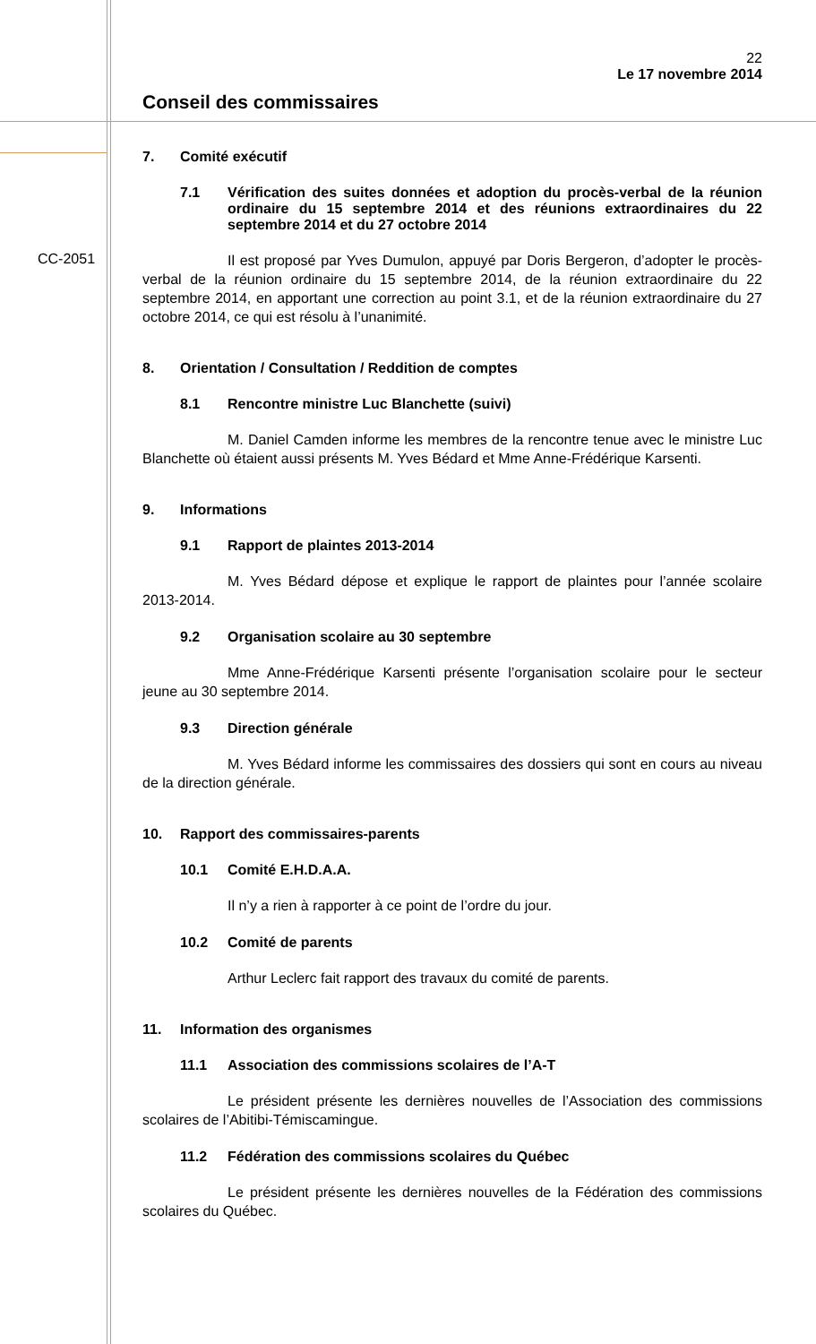22
Le 17 novembre 2014
Conseil des commissaires
7. Comité exécutif
7.1 Vérification des suites données et adoption du procès-verbal de la réunion ordinaire du 15 septembre 2014 et des réunions extraordinaires du 22 septembre 2014 et du 27 octobre 2014
CC-2051
Il est proposé par Yves Dumulon, appuyé par Doris Bergeron, d’adopter le procès-verbal de la réunion ordinaire du 15 septembre 2014, de la réunion extraordinaire du 22 septembre 2014, en apportant une correction au point 3.1, et de la réunion extraordinaire du 27 octobre 2014, ce qui est résolu à l’unanimité.
8. Orientation / Consultation / Reddition de comptes
8.1 Rencontre ministre Luc Blanchette (suivi)
M. Daniel Camden informe les membres de la rencontre tenue avec le ministre Luc Blanchette où étaient aussi présents M. Yves Bédard et Mme Anne-Frédérique Karsenti.
9. Informations
9.1 Rapport de plaintes 2013-2014
M. Yves Bédard dépose et explique le rapport de plaintes pour l’année scolaire 2013-2014.
9.2 Organisation scolaire au 30 septembre
Mme Anne-Frédérique Karsenti présente l’organisation scolaire pour le secteur jeune au 30 septembre 2014.
9.3 Direction générale
M. Yves Bédard informe les commissaires des dossiers qui sont en cours au niveau de la direction générale.
10. Rapport des commissaires-parents
10.1 Comité E.H.D.A.A.
Il n’y a rien à rapporter à ce point de l’ordre du jour.
10.2 Comité de parents
Arthur Leclerc fait rapport des travaux du comité de parents.
11. Information des organismes
11.1 Association des commissions scolaires de l’A-T
Le président présente les dernières nouvelles de l’Association des commissions scolaires de l’Abitibi-Témiscamingue.
11.2 Fédération des commissions scolaires du Québec
Le président présente les dernières nouvelles de la Fédération des commissions scolaires du Québec.